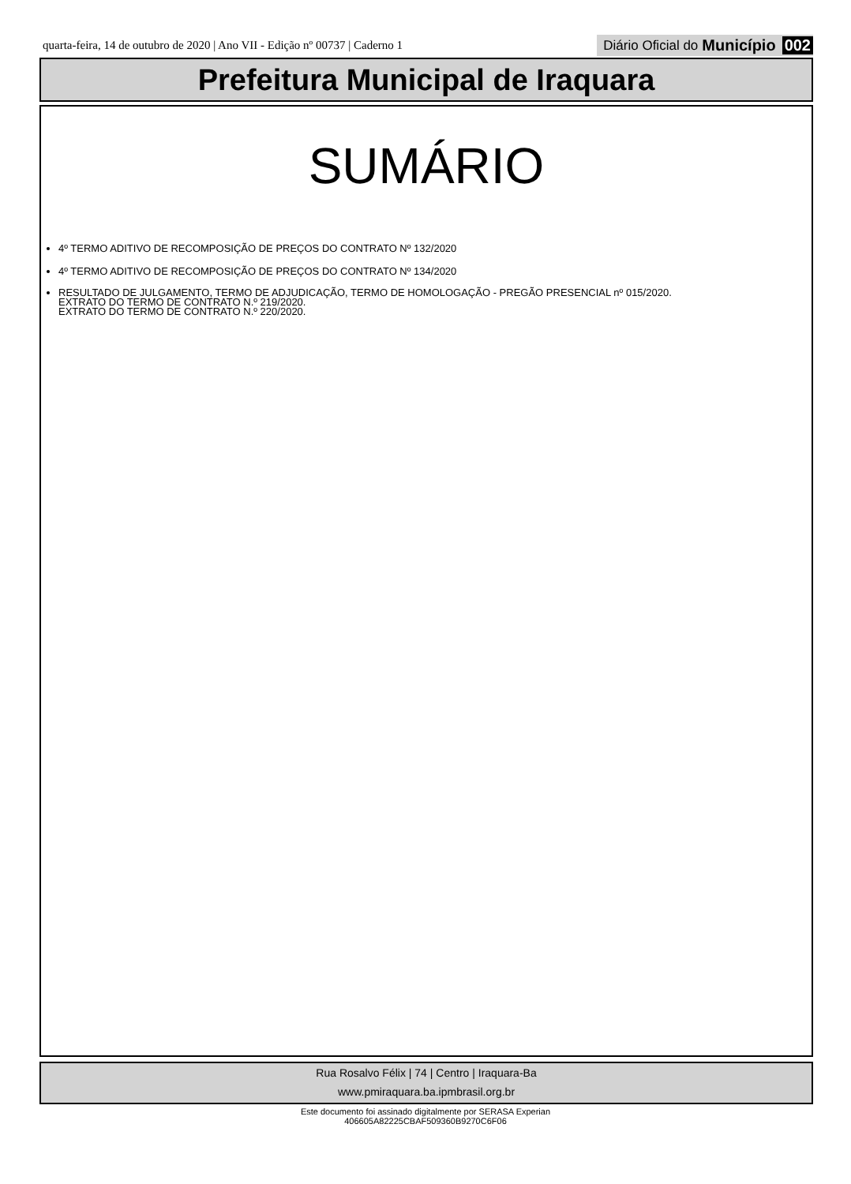quarta-feira, 14 de outubro de 2020 | Ano VII - Edição nº 00737 | Caderno 1 Diário Oficial do Município 002
Prefeitura Municipal de Iraquara
SUMÁRIO
4º TERMO ADITIVO DE RECOMPOSIÇÃO DE PREÇOS DO CONTRATO Nº 132/2020
4º TERMO ADITIVO DE RECOMPOSIÇÃO DE PREÇOS DO CONTRATO Nº 134/2020
RESULTADO DE JULGAMENTO, TERMO DE ADJUDICAÇÃO, TERMO DE HOMOLOGAÇÃO - PREGÃO PRESENCIAL nº 015/2020.
EXTRATO DO TERMO DE CONTRATO N.º 219/2020.
EXTRATO DO TERMO DE CONTRATO N.º 220/2020.
Rua Rosalvo Félix | 74 | Centro | Iraquara-Ba
www.pmiraquara.ba.ipmbrasil.org.br
Este documento foi assinado digitalmente por SERASA Experian
406605A82225CBAF509360B9270C6F06